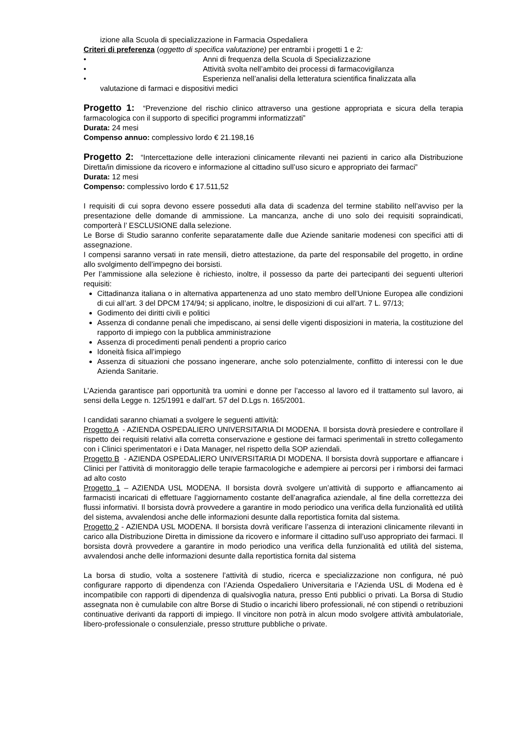izione alla Scuola di specializzazione in Farmacia Ospedaliera
Criteri di preferenza (oggetto di specifica valutazione) per entrambi i progetti 1 e 2:
• Anni di frequenza della Scuola di Specializzazione
• Attività svolta nell’ambito dei processi di farmacovigilanza
• Esperienza nell’analisi della letteratura scientifica finalizzata alla
valutazione di farmaci e dispositivi medici
Progetto 1: “Prevenzione del rischio clinico attraverso una gestione appropriata e sicura della terapia farmacologica con il supporto di specifici programmi informatizzati”
Durata: 24 mesi
Compenso annuo: complessivo lordo € 21.198,16
Progetto 2: “Intercettazione delle interazioni clinicamente rilevanti nei pazienti in carico alla Distribuzione Diretta/in dimissione da ricovero e informazione al cittadino sull’uso sicuro e appropriato dei farmaci”
Durata: 12 mesi
Compenso: complessivo lordo € 17.511,52
I requisiti di cui sopra devono essere posseduti alla data di scadenza del termine stabilito nell’avviso per la presentazione delle domande di ammissione. La mancanza, anche di uno solo dei requisiti sopraindicati, comporterà l’ ESCLUSIONE dalla selezione.
Le Borse di Studio saranno conferite separatamente dalle due Aziende sanitarie modenesi con specifici atti di assegnazione.
I compensi saranno versati in rate mensili, dietro attestazione, da parte del responsabile del progetto, in ordine allo svolgimento dell’impegno dei borsisti.
Per l’ammissione alla selezione è richiesto, inoltre, il possesso da parte dei partecipanti dei seguenti ulteriori requisiti:
Cittadinanza italiana o in alternativa appartenenza ad uno stato membro dell’Unione Europea alle condizioni di cui all’art. 3 del DPCM 174/94; si applicano, inoltre, le disposizioni di cui all'art. 7 L. 97/13;
Godimento dei diritti civili e politici
Assenza di condanne penali che impediscano, ai sensi delle vigenti disposizioni in materia, la costituzione del rapporto di impiego con la pubblica amministrazione
Assenza di procedimenti penali pendenti a proprio carico
Idoneità fisica all’impiego
Assenza di situazioni che possano ingenerare, anche solo potenzialmente, conflitto di interessi con le due Azienda Sanitarie.
L’Azienda garantisce pari opportunità tra uomini e donne per l’accesso al lavoro ed il trattamento sul lavoro, ai sensi della Legge n. 125/1991 e dall’art. 57 del D.Lgs n. 165/2001.
I candidati saranno chiamati a svolgere le seguenti attività:
Progetto A - AZIENDA OSPEDALIERO UNIVERSITARIA DI MODENA. Il borsista dovrà presiedere e controllare il rispetto dei requisiti relativi alla corretta conservazione e gestione dei farmaci sperimentali in stretto collegamento con i Clinici sperimentatori e i Data Manager, nel rispetto della SOP aziendali.
Progetto B - AZIENDA OSPEDALIERO UNIVERSITARIA DI MODENA. Il borsista dovrà supportare e affiancare i Clinici per l’attività di monitoraggio delle terapie farmacologiche e adempiere ai percorsi per i rimborsi dei farmaci ad alto costo
Progetto 1 – AZIENDA USL MODENA. Il borsista dovrà svolgere un’attività di supporto e affiancamento ai farmacisti incaricati di effettuare l’aggiornamento costante dell’anagrafica aziendale, al fine della correttezza dei flussi informativi. Il borsista dovrà provvedere a garantire in modo periodico una verifica della funzionalità ed utilità del sistema, avvalendosi anche delle informazioni desunte dalla reportistica fornita dal sistema.
Progetto 2 - AZIENDA USL MODENA. Il borsista dovrà verificare l’assenza di interazioni clinicamente rilevanti in carico alla Distribuzione Diretta in dimissione da ricovero e informare il cittadino sull’uso appropriato dei farmaci. Il borsista dovrà provvedere a garantire in modo periodico una verifica della funzionalità ed utilità del sistema, avvalendosi anche delle informazioni desunte dalla reportistica fornita dal sistema
La borsa di studio, volta a sostenere l’attività di studio, ricerca e specializzazione non configura, né può configurare rapporto di dipendenza con l’Azienda Ospedaliero Universitaria e l’Azienda USL di Modena ed è incompatibile con rapporti di dipendenza di qualsivoglia natura, presso Enti pubblici o privati. La Borsa di Studio assegnata non è cumulabile con altre Borse di Studio o incarichi libero professionali, né con stipendi o retribuzioni continuative derivanti da rapporti di impiego. Il vincitore non potrà in alcun modo svolgere attività ambulatoriale, libero-professionale o consulenziale, presso strutture pubbliche o private.